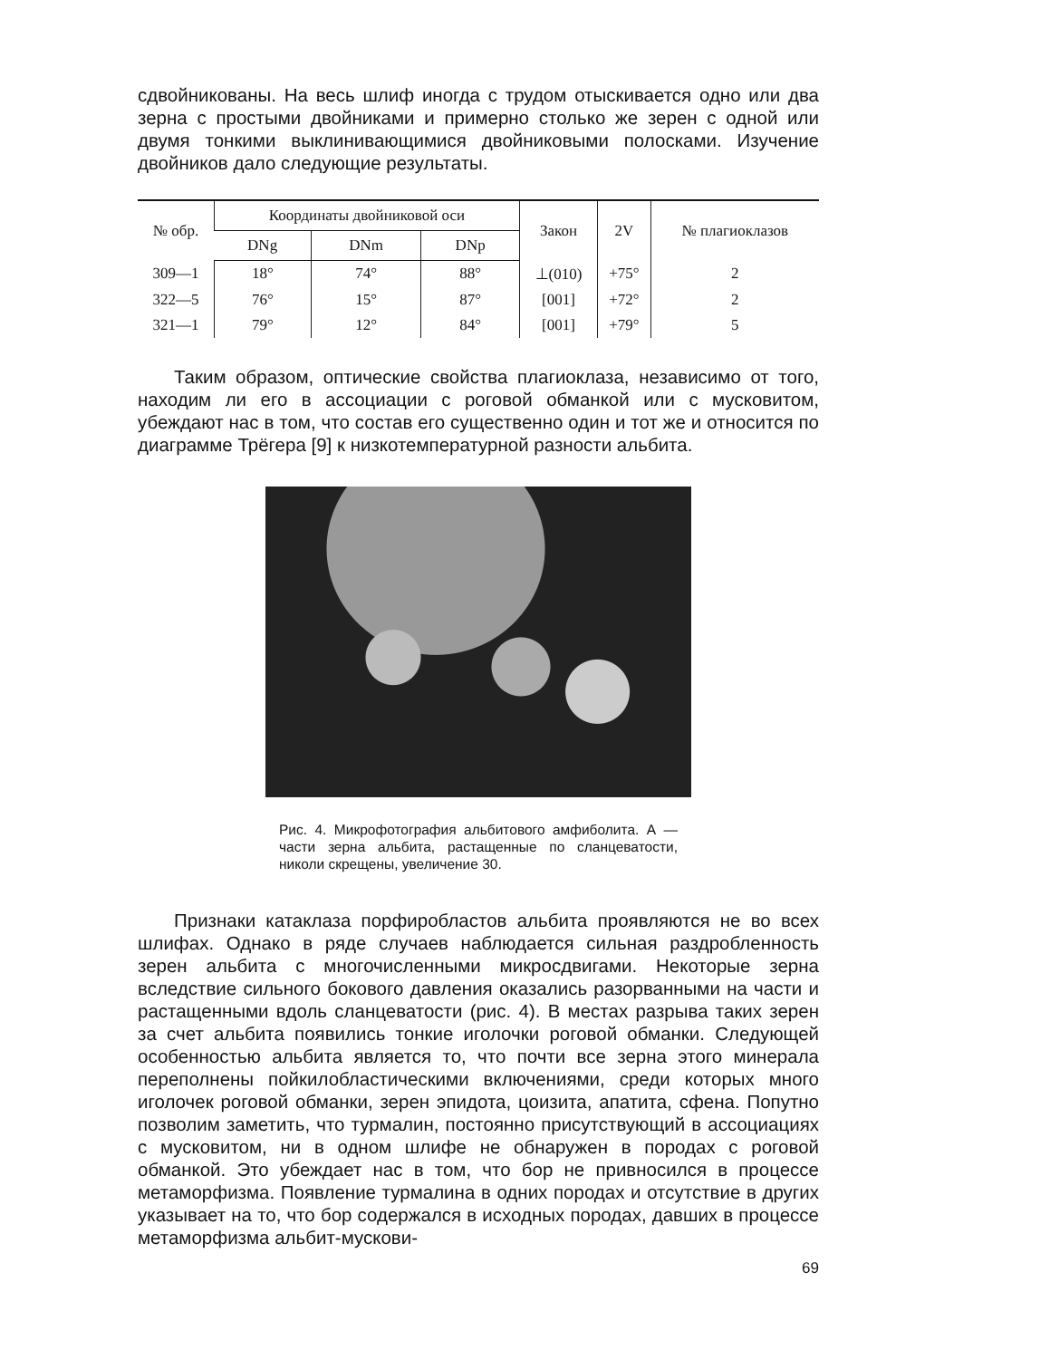сдвойникованы. На весь шлиф иногда с трудом отыскивается одно или два зерна с простыми двойниками и примерно столько же зерен с одной или двумя тонкими выклинивающимися двойниковыми полосками. Изучение двойников дало следующие результаты.
| № обр. | Координаты двойниковой оси | | | Закон | 2V | № плагиоклазов |
| --- | --- | --- | --- | --- | --- | --- |
| | DNg | DNm | DNp | | | |
| 309—1 | 18° | 74° | 88° | ⊥(010) | +75° | 2 |
| 322—5 | 76° | 15° | 87° | [001] | +72° | 2 |
| 321—1 | 79° | 12° | 84° | [001] | +79° | 5 |
Таким образом, оптические свойства плагиоклаза, независимо от того, находим ли его в ассоциации с роговой обманкой или с мусковитом, убеждают нас в том, что состав его существенно один и тот же и относится по диаграмме Трёгера [9] к низкотемпературной разности альбита.
Рис. 4. Микрофотография альбитового амфиболита. А — части зерна альбита, растащенные по сланцеватости, николи скрещены, увеличение 30.
Признаки катаклаза порфиробластов альбита проявляются не во всех шлифах. Однако в ряде случаев наблюдается сильная раздробленность зерен альбита с многочисленными микросдвигами. Некоторые зерна вследствие сильного бокового давления оказались разорванными на части и растащенными вдоль сланцеватости (рис. 4). В местах разрыва таких зерен за счет альбита появились тонкие иголочки роговой обманки. Следующей особенностью альбита является то, что почти все зерна этого минерала переполнены пойкилобластическими включениями, среди которых много иголочек роговой обманки, зерен эпидота, цоизита, апатита, сфена. Попутно позволим заметить, что турмалин, постоянно присутствующий в ассоциациях с мусковитом, ни в одном шлифе не обнаружен в породах с роговой обманкой. Это убеждает нас в том, что бор не привносился в процессе метаморфизма. Появление турмалина в одних породах и отсутствие в других указывает на то, что бор содержался в исходных породах, давших в процессе метаморфизма альбит-мускови-
69